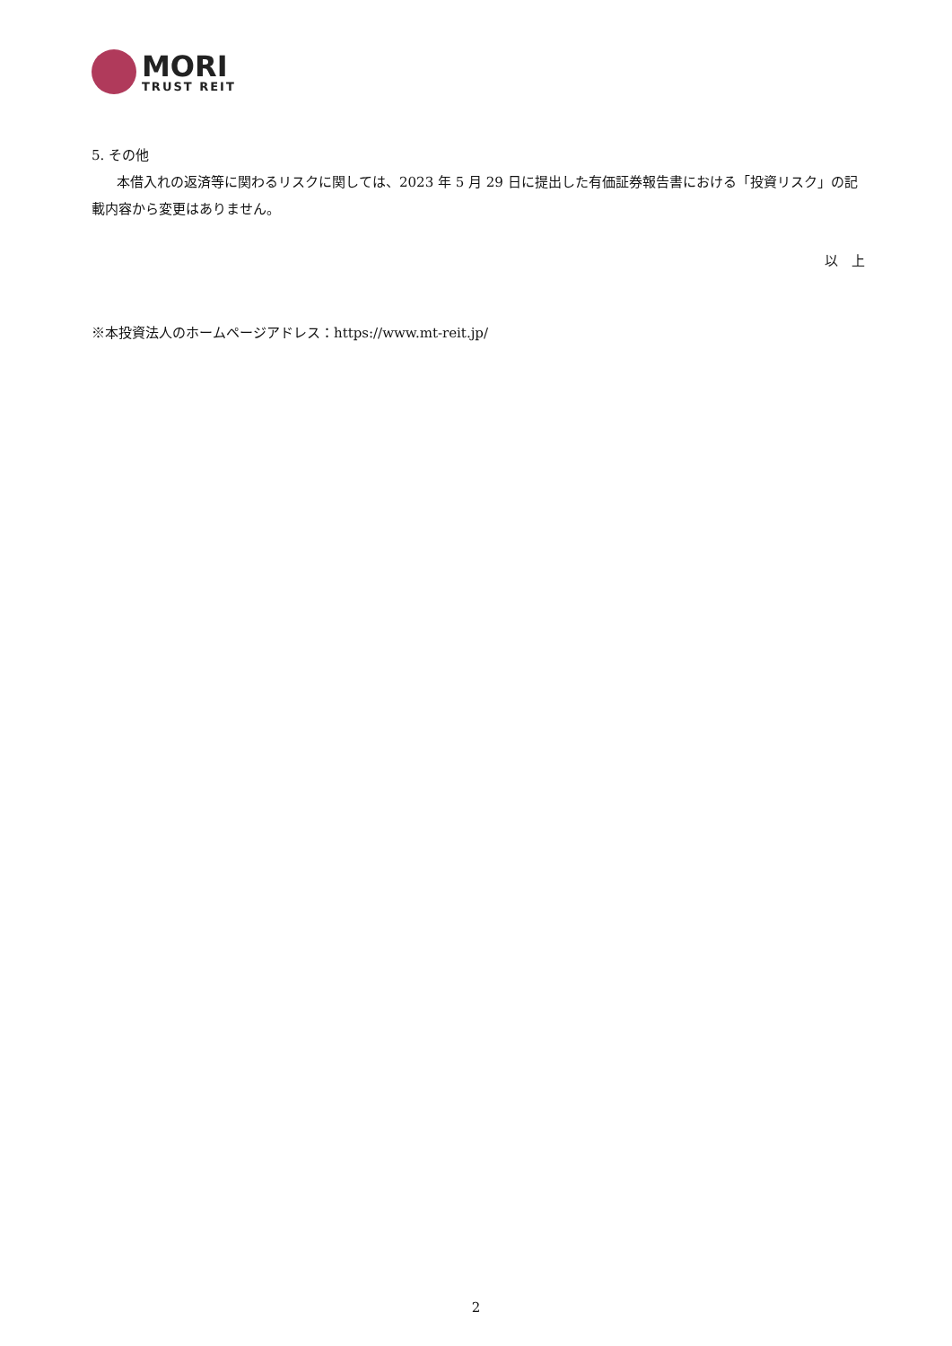MORI
TRUST REIT
5. その他
本借入れの返済等に関わるリスクに関しては、2023 年 5 月 29 日に提出した有価証券報告書における「投資リスク」の記載内容から変更はありません。
以　上
※本投資法人のホームページアドレス：https://www.mt-reit.jp/
2